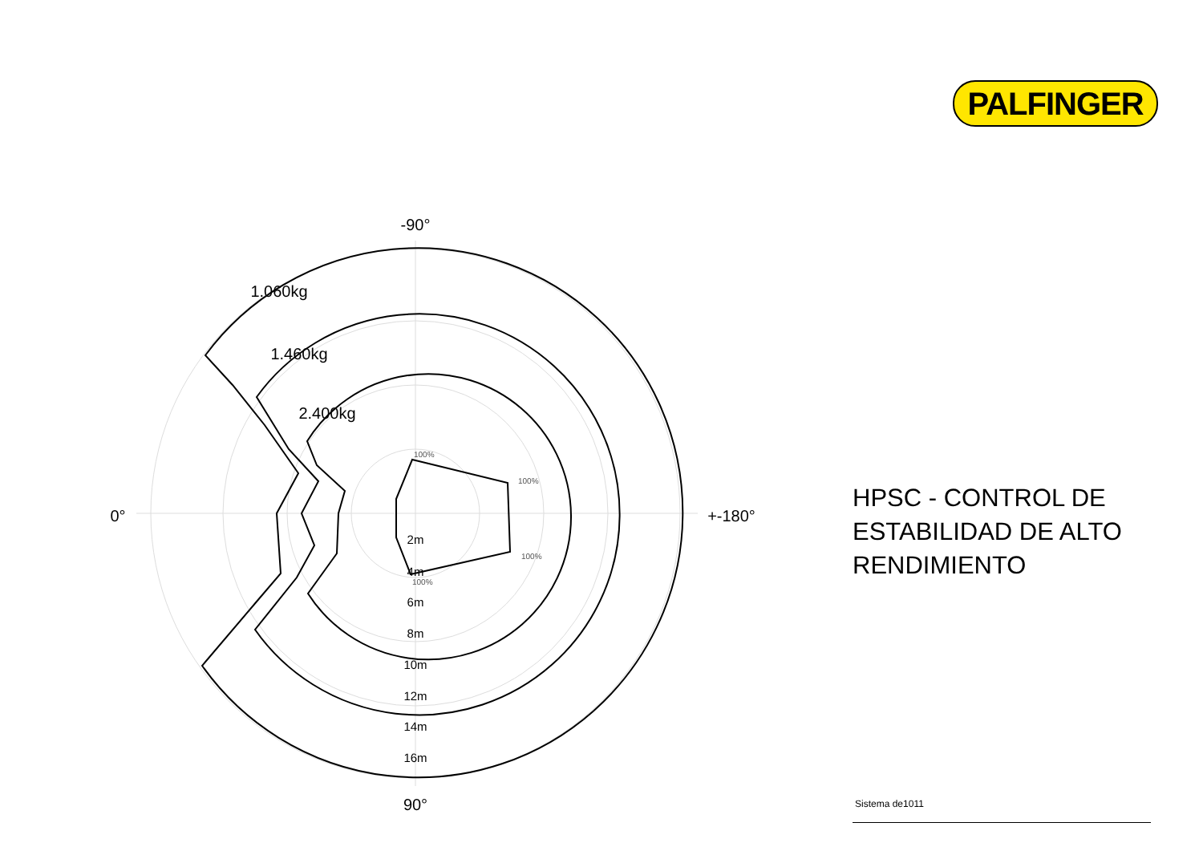PALFINGER
-90°
0°
+-180°
90°
1.060kg
1.460kg
2.400kg
2m
4m
6m
8m
10m
12m
14m
16m
100%
100%
100%
100%
HPSC - CONTROL DE
ESTABILIDAD DE ALTO
RENDIMIENTO
Sistema de1011